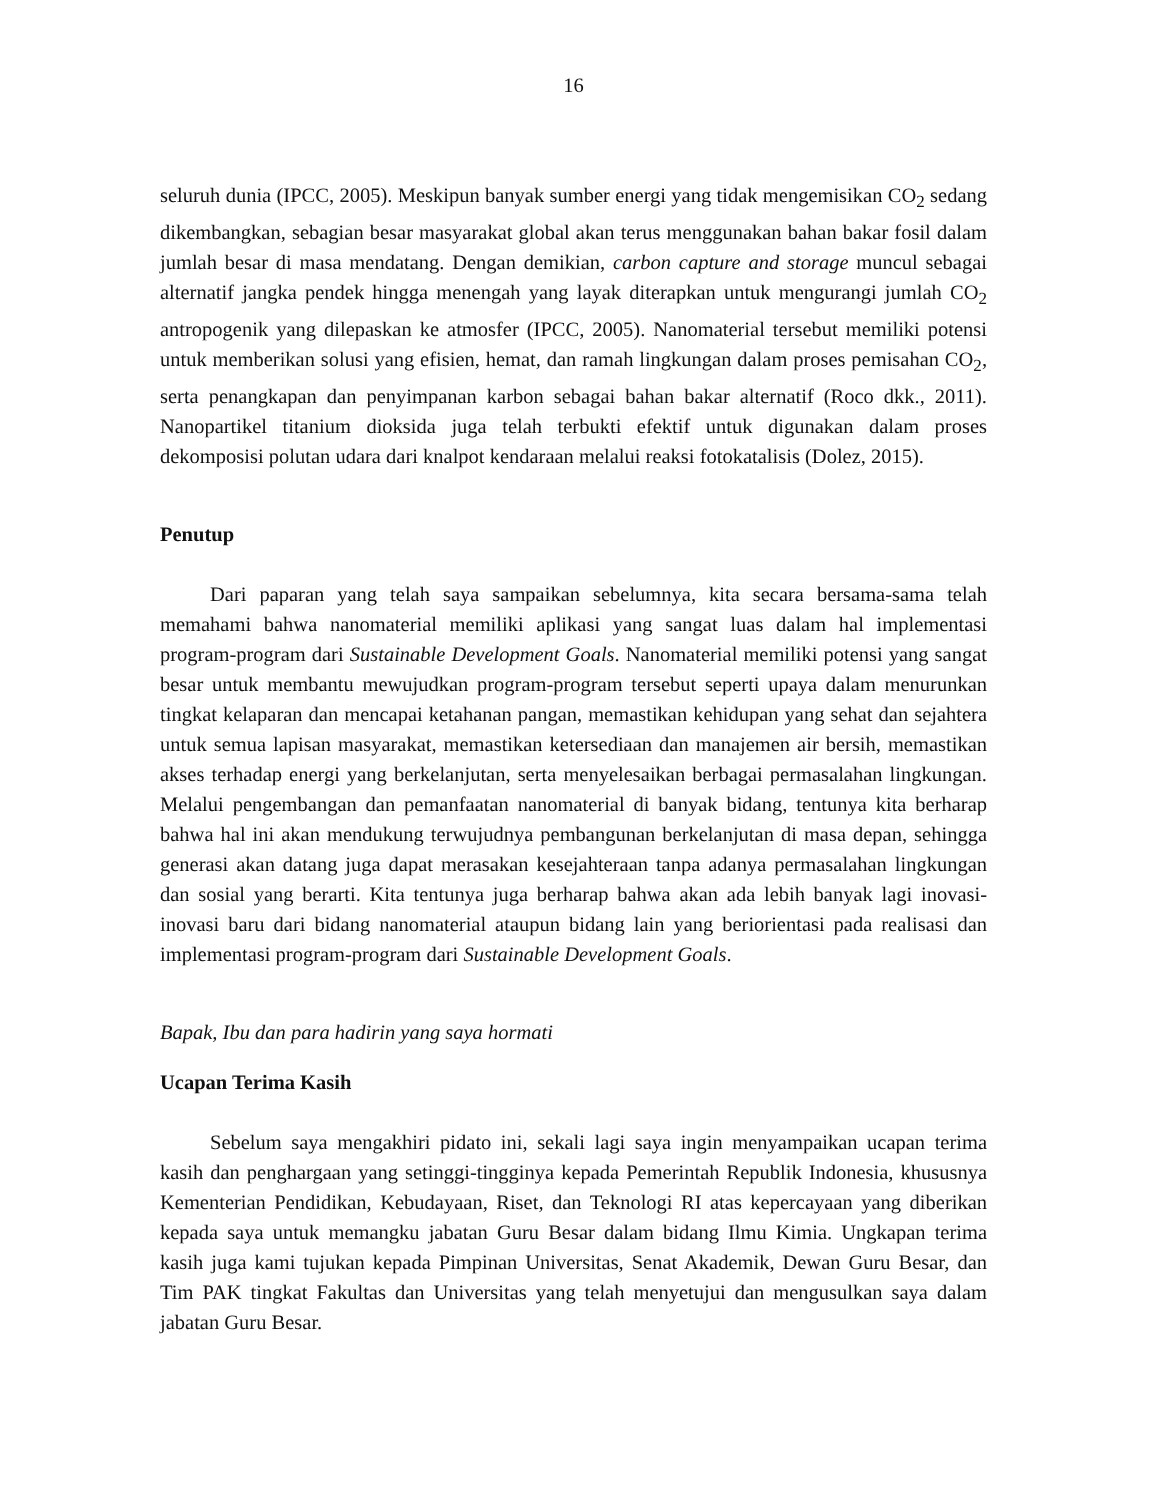16
seluruh dunia (IPCC, 2005). Meskipun banyak sumber energi yang tidak mengemisikan CO<sub>2</sub> sedang dikembangkan, sebagian besar masyarakat global akan terus menggunakan bahan bakar fosil dalam jumlah besar di masa mendatang. Dengan demikian, carbon capture and storage muncul sebagai alternatif jangka pendek hingga menengah yang layak diterapkan untuk mengurangi jumlah CO<sub>2</sub> antropogenik yang dilepaskan ke atmosfer (IPCC, 2005). Nanomaterial tersebut memiliki potensi untuk memberikan solusi yang efisien, hemat, dan ramah lingkungan dalam proses pemisahan CO<sub>2</sub>, serta penangkapan dan penyimpanan karbon sebagai bahan bakar alternatif (Roco dkk., 2011). Nanopartikel titanium dioksida juga telah terbukti efektif untuk digunakan dalam proses dekomposisi polutan udara dari knalpot kendaraan melalui reaksi fotokatalisis (Dolez, 2015).
Penutup
Dari paparan yang telah saya sampaikan sebelumnya, kita secara bersama-sama telah memahami bahwa nanomaterial memiliki aplikasi yang sangat luas dalam hal implementasi program-program dari Sustainable Development Goals. Nanomaterial memiliki potensi yang sangat besar untuk membantu mewujudkan program-program tersebut seperti upaya dalam menurunkan tingkat kelaparan dan mencapai ketahanan pangan, memastikan kehidupan yang sehat dan sejahtera untuk semua lapisan masyarakat, memastikan ketersediaan dan manajemen air bersih, memastikan akses terhadap energi yang berkelanjutan, serta menyelesaikan berbagai permasalahan lingkungan. Melalui pengembangan dan pemanfaatan nanomaterial di banyak bidang, tentunya kita berharap bahwa hal ini akan mendukung terwujudnya pembangunan berkelanjutan di masa depan, sehingga generasi akan datang juga dapat merasakan kesejahteraan tanpa adanya permasalahan lingkungan dan sosial yang berarti. Kita tentunya juga berharap bahwa akan ada lebih banyak lagi inovasi-inovasi baru dari bidang nanomaterial ataupun bidang lain yang beriorientasi pada realisasi dan implementasi program-program dari Sustainable Development Goals.
Bapak, Ibu dan para hadirin yang saya hormati
Ucapan Terima Kasih
Sebelum saya mengakhiri pidato ini, sekali lagi saya ingin menyampaikan ucapan terima kasih dan penghargaan yang setinggi-tingginya kepada Pemerintah Republik Indonesia, khususnya Kementerian Pendidikan, Kebudayaan, Riset, dan Teknologi RI atas kepercayaan yang diberikan kepada saya untuk memangku jabatan Guru Besar dalam bidang Ilmu Kimia. Ungkapan terima kasih juga kami tujukan kepada Pimpinan Universitas, Senat Akademik, Dewan Guru Besar, dan Tim PAK tingkat Fakultas dan Universitas yang telah menyetujui dan mengusulkan saya dalam jabatan Guru Besar.